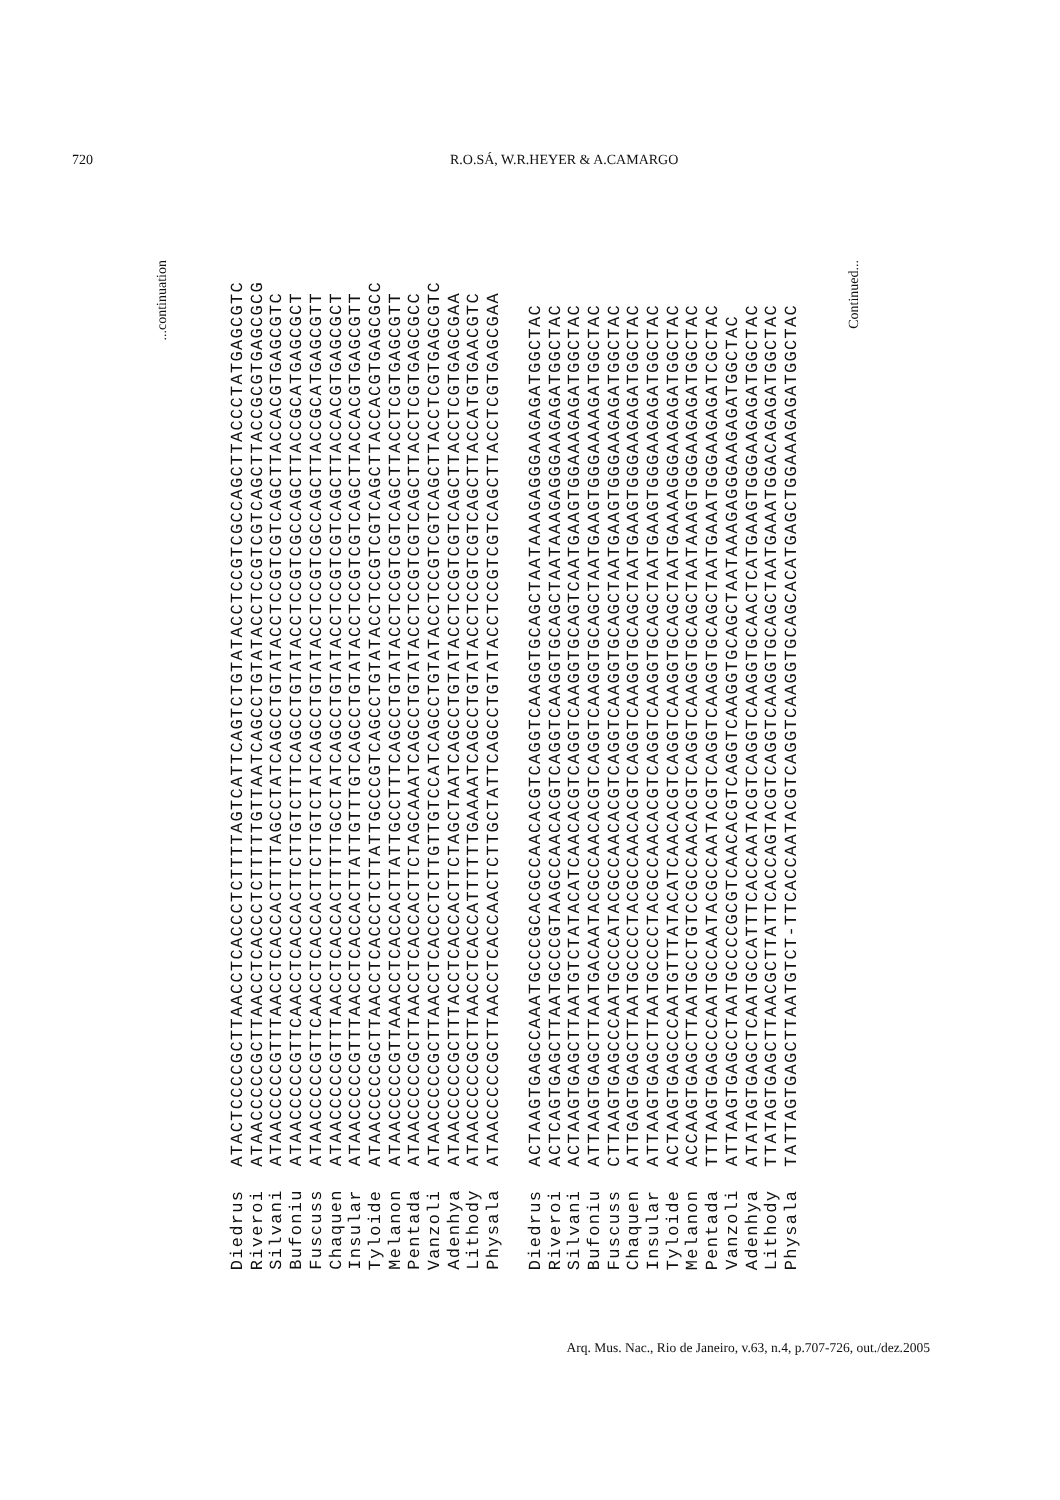720 R.O.SÁ, W.R.HEYER & A.CAMARGO
...continuation
Diedrus ATACTCCCCGCTTAACCTCACCCTCTTTTAGTCATTCAGTCTGTATACCTCCGTCGCCAGCTTACCCTATGAGCGTC Riveroi ATAACCCCCGCTTAACCTCACCCTCTTTTTGTTAATCAGCCTGTATACCTCCGTCGTCAGCTTACCGCGTGAGCGCG Silvani ATAACCCCCGTTTAACCTCACCACTTTTAGCCTATCAGCCTGTATACCTCCGTCGTCAGCTTACCACGTGAGCGTC Bufoniu ATAACCCCCGTTCAACCTCACCACTTCTTGTCTTTCAGCCTGTATACCTCCGTCGCCAGCTTACCGCATGAGCGCT Fuscuss ATAACCCCCGTTCAACCTCACCACTTCTTGTCTATCAGCCTGTATACCTCCGTCGCCAGCTTACCGCATGAGCGTT Chaquen ATAACCCCCGTTTAACCTCACCACTTTTTGCCTATCAGCCTGTATACCTCCGTCGTCAGCTTACCACGTGAGCGCT Insular ATAACCCCCGTTTAACCTCACCACTTATTGTTTGTCAGCCTGTATACCTCCGTCGTCAGCTTACCACGTGAGCGTT Tyloide ATAACCCCCGCTTAACCTCACCCTCTTATTGCCCGTCAGCCTGTATACCTCCGTCGTCAGCTTACCACGTGAGCGCC Melanon ATAACCCCCGTTAAACCTCACCACTTATTGCCTTTCAGCCTGTATACCTCCGTCGTCAGCTTACCTCGTGAGCGTT Pentada ATAACCCCCGCTTAACCTCACCACTTCTAGCAAATCAGCCTGTATACCTCCGTCGTCAGCTTACCTCGTGAGCGCC Vanzoli ATAACCCCCGCTTAACCTCACCCTCTTGTTGTCCATCAGCCTGTATACCTCCGTCGTCAGCTTACCTCGTGAGCGTC Adenhya ATAACCCCCGCTTTACCTCACCACTTCTAGCTAATCAGCCTGTATACCTCCGTCGTCAGCTTACCTCGTGAGCGAA Lithody ATAACCCCCGCTTAACCTCACCATTTTTTGAAAATCAGCCTGTATACCTCCGTCGTCAGCTTACCATGTGAACGTC Physala ATAACCCCCGCTTAACCTCACCAACTCTTGCTATTCAGCCTGTATACCTCCGTCGTCAGCTTACCTCGTGAGCGAA
Diedrus ACTAAGTGAGCCAAATGCCCGCACGCCAACACGTCAGGTCAAGGTGCAGCTAATAAAGAGGGAAGAGATGGCTAC Riveroi ACTCAGTGAGCTTAATGCCCGTAAGCCAACACGTCAGGTCAAGGTGCAGCTAATAAAGAGGGAAGAGATGGCTAC Silvani ACTAAGTGAGCTTAATGTCTATACATCAACACGTCAGGTCAAGGTGCAGTCAATGAAGTGGAAAGAGATGGCTAC Bufoniu ATTAAGTGAGCTTAATGACAATACGCCAACACGTCAGGTCAAGGTGCAGCTAATGAAGTGGGAAAAGATGGCTAC Fuscuss CTTAAGTGAGCCCAATGCCCATACGCCAACACGTCAGGTCAAGGTGCAGCTAATGAAGTGGGAAGAGATGGCTAC Chaquen ATTGAGTGAGCTTAATGCCCCTACGCCAACACGTCAGGTCAAGGTGCAGCTAATGAAGTGGGAAGAGATGGCTAC Insular ATTAAGTGAGCTTAATGCCCCTACGCCAACACGTCAGGTCAAGGTGCAGCTAATGAAGTGGGAAGAGATGGCTAC Tyloide ACTAAGTGAGCCCAATGTTTATACATCAACACGTCAGGTCAAGGTGCAGCTAATGAAAAGGGAAGAGATGGCTAC Melanon ACCAAGTGAGCTTAATGCCTGTCCGCCAACACGTCAGGTCAAGGTGCAGCTAATAAAGTGGGAAGAGATGGCTAC Pentada TTTAAGTGAGCCCAATGCCAATACGCCAATACGTCAGGTCAAGGTGCAGCTAATGAAATGGGAAGAGATCGCTAC Vanzoli ATTAAGTGAGCCTAATGCCCCGCGTCAACACGTCAGGTCAAGGTGCAGCTAATAAAGAGGGAAGAGATGGCTAC Adenhya ATATAGTGAGCTCAATGCCATTTCACCAATACGTCAGGTCAAGGTGCAACTCATGAAGTGGGAAGAGATGGCTAC Lithody TTATAGTGAGCTTAACGCTTATTCACCAGTACGTCAGGTCAAGGTGCAGCTAATGAAATGGACAGAGATGGCTAC Physala TATTAGTGAGCTTAATGTCT-TTCACCAATACGTCAGGTCAAGGTGCAGCACATGAGCTGGAAAGAGATGGCTAC
Continued...
Arq. Mus. Nac., Rio de Janeiro, v.63, n.4, p.707-726, out./dez.2005